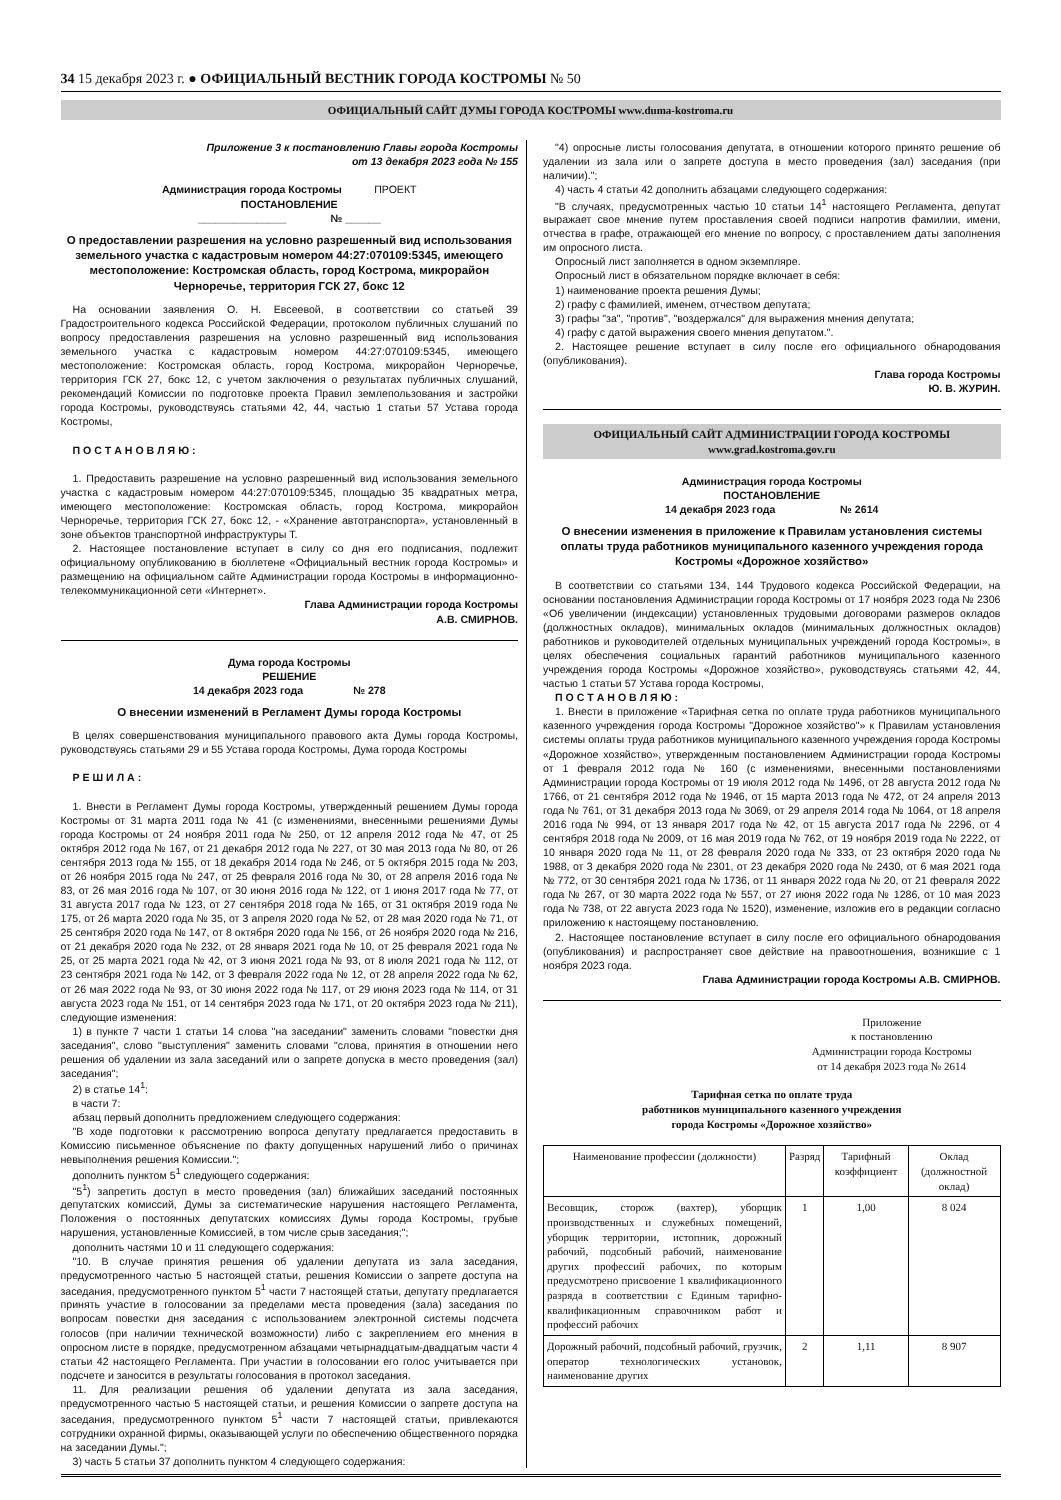34 15 декабря 2023 г. ● ОФИЦИАЛЬНЫЙ ВЕСТНИК ГОРОДА КОСТРОМЫ № 50
ОФИЦИАЛЬНЫЙ САЙТ ДУМЫ ГОРОДА КОСТРОМЫ www.duma-kostroma.ru
Приложение 3 к постановлению Главы города Костромы
от 13 декабря 2023 года № 155
Администрация города Костромы ПРОЕКТ
ПОСТАНОВЛЕНИЕ
_______________ № ______
О предоставлении разрешения на условно разрешенный вид использования земельного участка с кадастровым номером 44:27:070109:5345, имеющего местоположение: Костромская область, город Кострома, микрорайон Черноречье, территория ГСК 27, бокс 12
На основании заявления О. Н. Евсеевой, в соответствии со статьей 39 Градостроительного кодекса Российской Федерации, протоколом публичных слушаний по вопросу предоставления разрешения на условно разрешенный вид использования земельного участка с кадастровым номером 44:27:070109:5345, имеющего местоположение: Костромская область, город Кострома, микрорайон Черноречье, территория ГСК 27, бокс 12, с учетом заключения о результатах публичных слушаний, рекомендаций Комиссии по подготовке проекта Правил землепользования и застройки города Костромы, руководствуясь статьями 42, 44, частью 1 статьи 57 Устава города Костромы,
П О С Т А Н О В Л Я Ю :
1. Предоставить разрешение на условно разрешенный вид использования земельного участка с кадастровым номером 44:27:070109:5345, площадью 35 квадратных метра, имеющего местоположение: Костромская область, город Кострома, микрорайон Черноречье, территория ГСК 27, бокс 12, - «Хранение автотранспорта», установленный в зоне объектов транспортной инфраструктуры Т.
2. Настоящее постановление вступает в силу со дня его подписания, подлежит официальному опубликованию в бюллетене «Официальный вестник города Костромы» и размещению на официальном сайте Администрации города Костромы в информационно-телекоммуникационной сети «Интернет».
Глава Администрации города Костромы
А.В. СМИРНОВ.
Дума города Костромы
РЕШЕНИЕ
14 декабря 2023 года № 278
О внесении изменений в Регламент Думы города Костромы
В целях совершенствования муниципального правового акта Думы города Костромы, руководствуясь статьями 29 и 55 Устава города Костромы, Дума города Костромы
Р Е Ш И Л А :
1. Внести в Регламент Думы города Костромы, утвержденный решением Думы города Костромы от 31 марта 2011 года № 41 (с изменениями, внесенными решениями Думы города Костромы от 24 ноября 2011 года № 250, от 12 апреля 2012 года № 47, от 25 октября 2012 года № 167, от 21 декабря 2012 года № 227, от 30 мая 2013 года № 80, от 26 сентября 2013 года № 155, от 18 декабря 2014 года № 246, от 5 октября 2015 года № 203, от 26 ноября 2015 года № 247, от 25 февраля 2016 года № 30, от 28 апреля 2016 года № 83, от 26 мая 2016 года № 107, от 30 июня 2016 года № 122, от 1 июня 2017 года № 77, от 31 августа 2017 года № 123, от 27 сентября 2018 года № 165, от 31 октября 2019 года № 175, от 26 марта 2020 года № 35, от 3 апреля 2020 года № 52, от 28 мая 2020 года № 71, от 25 сентября 2020 года № 147, от 8 октября 2020 года № 156, от 26 ноября 2020 года № 216, от 21 декабря 2020 года № 232, от 28 января 2021 года № 10, от 25 февраля 2021 года № 25, от 25 марта 2021 года № 42, от 3 июня 2021 года № 93, от 8 июля 2021 года № 112, от 23 сентября 2021 года № 142, от 3 февраля 2022 года № 12, от 28 апреля 2022 года № 62, от 26 мая 2022 года № 93, от 30 июня 2022 года № 117, от 29 июня 2023 года № 114, от 31 августа 2023 года № 151, от 14 сентября 2023 года № 171, от 20 октября 2023 года № 211), следующие изменения:
1) в пункте 7 части 1 статьи 14 слова "на заседании" заменить словами "повестки дня заседания", слово "выступления" заменить словами "слова, принятия в отношении него решения об удалении из зала заседаний или о запрете допуска в место проведения (зал) заседания";
2) в статье 14<sup>1</sup>:
в части 7:
абзац первый дополнить предложением следующего содержания:
"В ходе подготовки к рассмотрению вопроса депутату предлагается предоставить в Комиссию письменное объяснение по факту допущенных нарушений либо о причинах невыполнения решения Комиссии.";
дополнить пунктом 5<sup>1</sup> следующего содержания:
"5<sup>1</sup>) запретить доступ в место проведения (зал) ближайших заседаний постоянных депутатских комиссий, Думы за систематические нарушения настоящего Регламента, Положения о постоянных депутатских комиссиях Думы города Костромы, грубые нарушения, установленные Комиссией, в том числе срыв заседания;";
дополнить частями 10 и 11 следующего содержания:
"10. В случае принятия решения об удалении депутата из зала заседания, предусмотренного частью 5 настоящей статьи, решения Комиссии о запрете доступа на заседания, предусмотренного пунктом 5<sup>1</sup> части 7 настоящей статьи, депутату предлагается принять участие в голосовании за пределами места проведения (зала) заседания по вопросам повестки дня заседания с использованием электронной системы подсчета голосов (при наличии технической возможности) либо с закреплением его мнения в опросном листе в порядке, предусмотренном абзацами четырнадцатым-двадцатым части 4 статьи 42 настоящего Регламента. При участии в голосовании его голос учитывается при подсчете и заносится в результаты голосования в протокол заседания.
11. Для реализации решения об удалении депутата из зала заседания, предусмотренного частью 5 настоящей статьи, и решения Комиссии о запрете доступа на заседания, предусмотренного пунктом 5<sup>1</sup> части 7 настоящей статьи, привлекаются сотрудники охранной фирмы, оказывающей услуги по обеспечению общественного порядка на заседании Думы.";
3) часть 5 статьи 37 дополнить пунктом 4 следующего содержания:
"4) опросные листы голосования депутата, в отношении которого принято решение об удалении из зала или о запрете доступа в место проведения (зал) заседания (при наличии).";
4) часть 4 статьи 42 дополнить абзацами следующего содержания:
"В случаях, предусмотренных частью 10 статьи 14<sup>1</sup> настоящего Регламента, депутат выражает свое мнение путем проставления своей подписи напротив фамилии, имени, отчества в графе, отражающей его мнение по вопросу, с проставлением даты заполнения им опросного листа.
Опросный лист заполняется в одном экземпляре.
Опросный лист в обязательном порядке включает в себя:
1) наименование проекта решения Думы;
2) графу с фамилией, именем, отчеством депутата;
3) графы "за", "против", "воздержался" для выражения мнения депутата;
4) графу с датой выражения своего мнения депутатом.".
2. Настоящее решение вступает в силу после его официального обнародования (опубликования).
Глава города Костромы
Ю. В. ЖУРИН.
ОФИЦИАЛЬНЫЙ САЙТ АДМИНИСТРАЦИИ ГОРОДА КОСТРОМЫ
www.grad.kostroma.gov.ru
Администрация города Костромы
ПОСТАНОВЛЕНИЕ
14 декабря 2023 года № 2614
О внесении изменения в приложение к Правилам установления системы оплаты труда работников муниципального казенного учреждения города Костромы «Дорожное хозяйство»
В соответствии со статьями 134, 144 Трудового кодекса Российской Федерации, на основании постановления Администрации города Костромы от 17 ноября 2023 года № 2306 «Об увеличении (индексации) установленных трудовыми договорами размеров окладов (должностных окладов), минимальных окладов (минимальных должностных окладов) работников и руководителей отдельных муниципальных учреждений города Костромы», в целях обеспечения социальных гарантий работников муниципального казенного учреждения города Костромы «Дорожное хозяйство», руководствуясь статьями 42, 44, частью 1 статьи 57 Устава города Костромы,
П О С Т А Н О В Л Я Ю :
1. Внести в приложение «Тарифная сетка по оплате труда работников муниципального казенного учреждения города Костромы "Дорожное хозяйство"» к Правилам установления системы оплаты труда работников муниципального казенного учреждения города Костромы «Дорожное хозяйство», утвержденным постановлением Администрации города Костромы от 1 февраля 2012 года № 160 (с изменениями, внесенными постановлениями Администрации города Костромы от 19 июля 2012 года № 1496, от 28 августа 2012 года № 1766, от 21 сентября 2012 года № 1946, от 15 марта 2013 года № 472, от 24 апреля 2013 года № 761, от 31 декабря 2013 года № 3069, от 29 апреля 2014 года № 1064, от 18 апреля 2016 года № 994, от 13 января 2017 года № 42, от 15 августа 2017 года № 2296, от 4 сентября 2018 года № 2009, от 16 мая 2019 года № 762, от 19 ноября 2019 года № 2222, от 10 января 2020 года № 11, от 28 февраля 2020 года № 333, от 23 октября 2020 года № 1988, от 3 декабря 2020 года № 2301, от 23 декабря 2020 года № 2430, от 6 мая 2021 года № 772, от 30 сентября 2021 года № 1736, от 11 января 2022 года № 20, от 21 февраля 2022 года № 267, от 30 марта 2022 года № 557, от 27 июня 2022 года № 1286, от 10 мая 2023 года № 738, от 22 августа 2023 года № 1520), изменение, изложив его в редакции согласно приложению к настоящему постановлению.
2. Настоящее постановление вступает в силу после его официального обнародования (опубликования) и распространяет свое действие на правоотношения, возникшие с 1 ноября 2023 года.
Глава Администрации города Костромы А.В. СМИРНОВ.
Приложение
к постановлению
Администрации города Костромы
от 14 декабря 2023 года № 2614
Тарифная сетка по оплате труда
работников муниципального казенного учреждения
города Костромы «Дорожное хозяйство»
| Наименование профессии (должности) | Разряд | Тарифный коэффициент | Оклад (должностной оклад) |
| --- | --- | --- | --- |
| Весовщик, сторож (вахтер), уборщик производственных и служебных помещений, уборщик территории, истопник, дорожный рабочий, подсобный рабочий, наименование других профессий рабочих, по которым предусмотрено присвоение 1 квалификационного разряда в соответствии с Единым тарифно-квалификационным справочником работ и профессий рабочих | 1 | 1,00 | 8 024 |
| Дорожный рабочий, подсобный рабочий, грузчик, оператор технологических установок, наименование других | 2 | 1,11 | 8 907 |